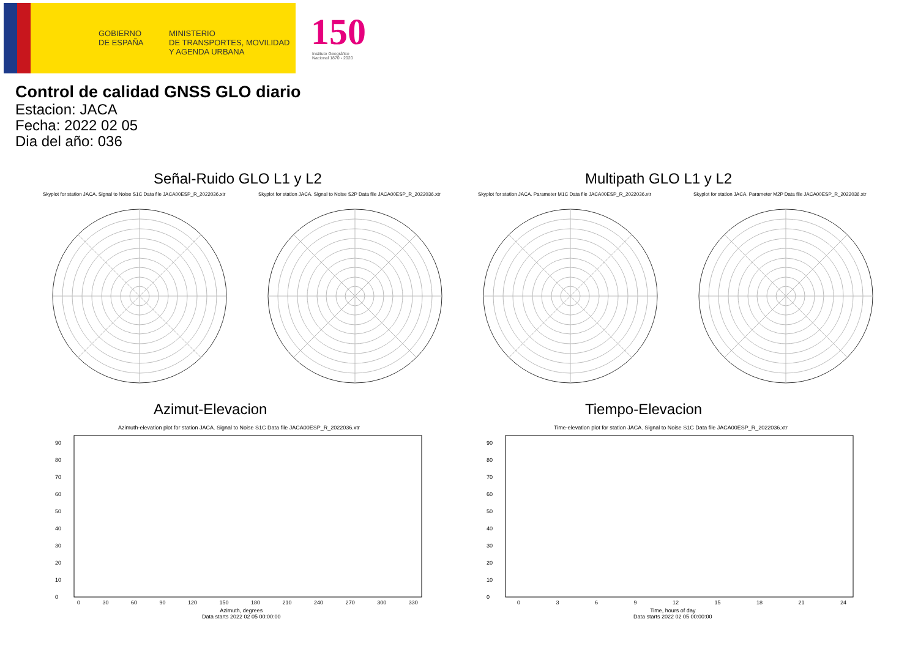GOBIERNO
DE ESPAÑA
MINISTERIO
DE TRANSPORTES, MOVILIDAD
Y AGENDA URBANA
150
Instituto Geográfico
Nacional 1870 - 2020
Control de calidad GNSS GLO diario
Estacion: JACA
Fecha: 2022 02 05
Dia del año: 036
Señal-Ruido GLO L1 y L2 Multipath GLO L1 y L2
Skyplot for station JACA. Signal to Noise S1C Data file JACA00ESP_R_2022036.xtr Skyplot for station JACA. Signal to Noise S2P Data file JACA00ESP_R_2022036.xtr Skyplot for station JACA. Parameter M1C Data file JACA00ESP_R_2022036.xtr Skyplot for station JACA. Parameter M2P Data file JACA00ESP_R_2022036.xtr
Azimut-Elevacion Tiempo-Elevacion
Azimuth-elevation plot for station JACA. Signal to Noise S1C Data file JACA00ESP_R_2022036.xtr Time-elevation plot for station JACA. Signal to Noise S1C Data file JACA00ESP_R_2022036.xtr
90
80
70
60
50
40
30
20
10
0
90
80
70
60
50
40
30
20
10
0
0 30 60 90 120 150 180 210 240 270 300 330 0 3 6 9 12 15 18 21 24
Azimuth, degrees
Data starts 2022 02 05 00:00:00
Time, hours of day
Data starts 2022 02 05 00:00:00